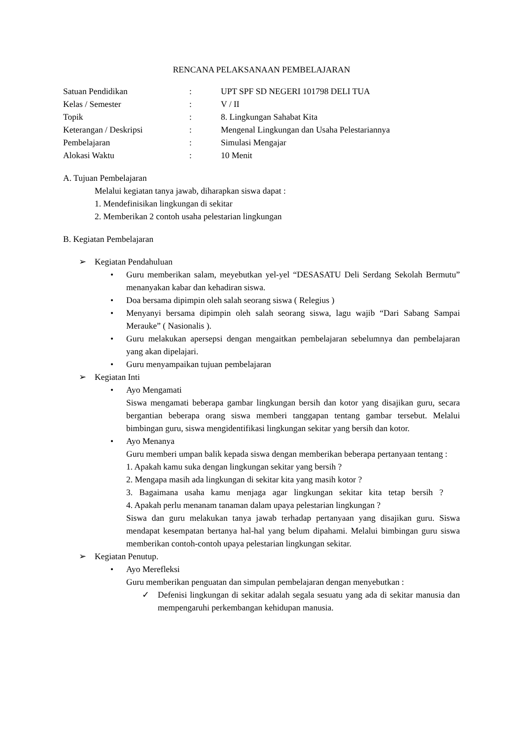RENCANA PELAKSANAAN PEMBELAJARAN
Satuan Pendidikan: UPT SPF SD NEGERI 101798 DELI TUA
Kelas / Semester: V / II
Topik: 8. Lingkungan Sahabat Kita
Keterangan / Deskripsi: Mengenal Lingkungan dan Usaha Pelestariannya
Pembelajaran: Simulasi Mengajar
Alokasi Waktu: 10 Menit
A. Tujuan Pembelajaran
Melalui kegiatan tanya jawab, diharapkan siswa dapat :
1. Mendefinisikan lingkungan di sekitar
2. Memberikan 2 contoh usaha pelestarian lingkungan
B. Kegiatan Pembelajaran
➢
Kegiatan Pendahuluan
•
Guru memberikan salam, meyebutkan yel-yel “DESASATU Deli Serdang Sekolah Bermutu” menanyakan kabar dan kehadiran siswa.
•
Doa bersama dipimpin oleh salah seorang siswa ( Relegius )
•
Menyanyi bersama dipimpin oleh salah seorang siswa, lagu wajib “Dari Sabang Sampai Merauke” ( Nasionalis ).
•
Guru melakukan apersepsi dengan mengaitkan pembelajaran sebelumnya dan pembelajaran yang akan dipelajari.
•
Guru menyampaikan tujuan pembelajaran
➢
Kegiatan Inti
•
Ayo Mengamati
Siswa mengamati beberapa gambar lingkungan bersih dan kotor yang disajikan guru, secara bergantian beberapa orang siswa memberi tanggapan tentang gambar tersebut. Melalui bimbingan guru, siswa mengidentifikasi lingkungan sekitar yang bersih dan kotor.
•
Ayo Menanya
Guru memberi umpan balik kepada siswa dengan memberikan beberapa pertanyaan tentang :
1. Apakah kamu suka dengan lingkungan sekitar yang bersih ?
2. Mengapa masih ada lingkungan di sekitar kita yang masih kotor ?
3. Bagaimana usaha kamu menjaga agar lingkungan sekitar kita tetap bersih ?
4. Apakah perlu menanam tanaman dalam upaya pelestarian lingkungan ?
Siswa dan guru melakukan tanya jawab terhadap pertanyaan yang disajikan guru. Siswa mendapat kesempatan bertanya hal-hal yang belum dipahami. Melalui bimbingan guru siswa memberikan contoh-contoh upaya pelestarian lingkungan sekitar.
➢
Kegiatan Penutup.
•
Ayo Merefleksi
Guru memberikan penguatan dan simpulan pembelajaran dengan menyebutkan :
✓
Defenisi lingkungan di sekitar adalah segala sesuatu yang ada di sekitar manusia dan mempengaruhi perkembangan kehidupan manusia.